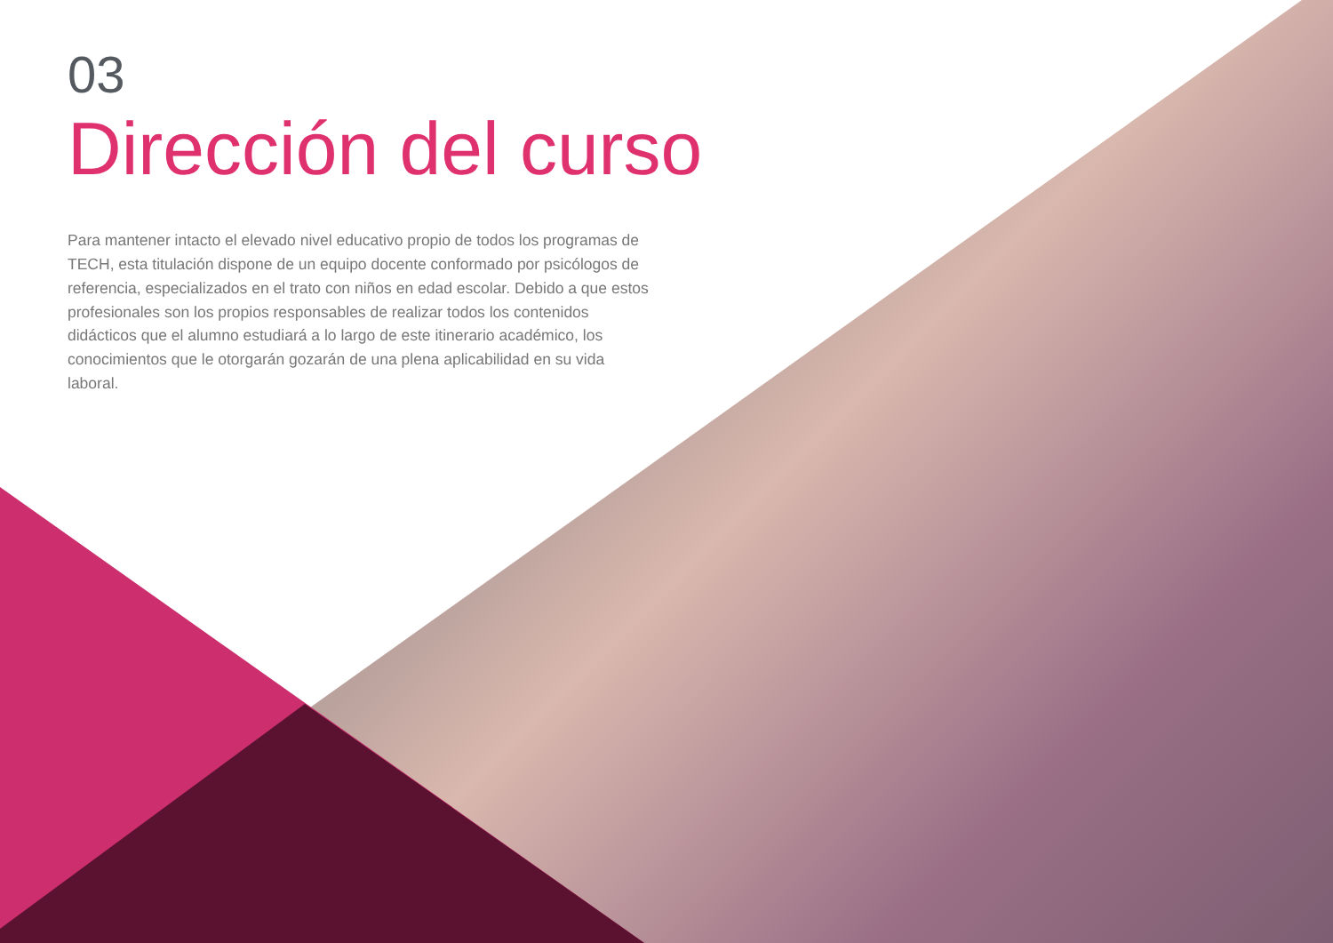03
Dirección del curso
Para mantener intacto el elevado nivel educativo propio de todos los programas de TECH, esta titulación dispone de un equipo docente conformado por psicólogos de referencia, especializados en el trato con niños en edad escolar. Debido a que estos profesionales son los propios responsables de realizar todos los contenidos didácticos que el alumno estudiará a lo largo de este itinerario académico, los conocimientos que le otorgarán gozarán de una plena aplicabilidad en su vida laboral.